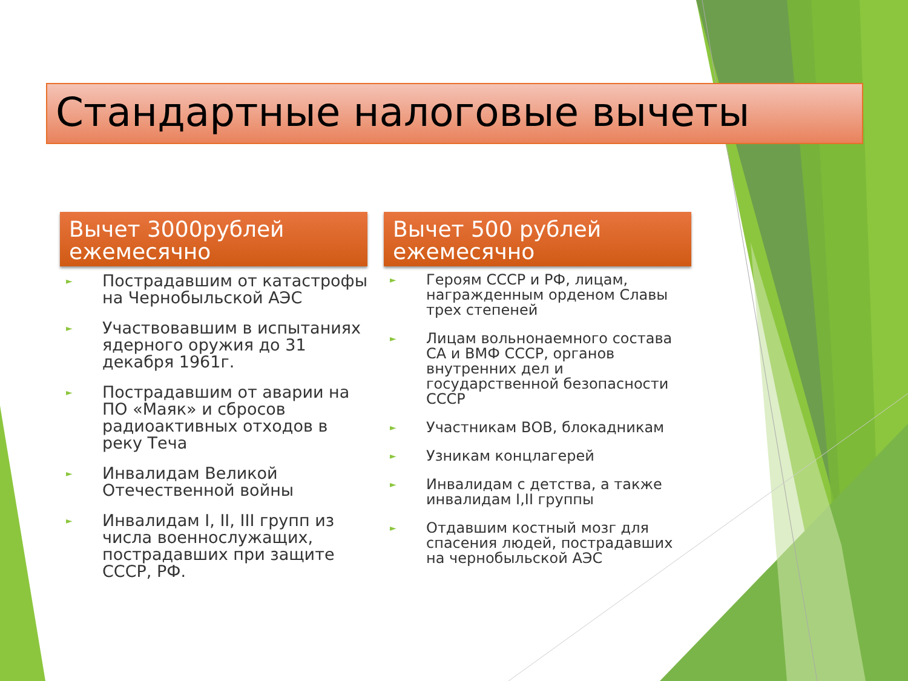Стандартные налоговые вычеты
Вычет 3000рублей ежемесячно
► Пострадавшим от катастрофы на Чернобыльской АЭС
► Участвовавшим в испытаниях ядерного оружия до 31 декабря 1961г.
► Пострадавшим от аварии на ПО «Маяк» и сбросов радиоактивных отходов в реку Теча
► Инвалидам Великой Отечественной войны
► Инвалидам I, II, III групп из числа военнослужащих, пострадавших при защите СССР, РФ.
Вычет 500 рублей ежемесячно
► Героям СССР и РФ, лицам, награжденным орденом Славы трех степеней
► Лицам вольнонаемного состава СА и ВМФ СССР, органов внутренних дел и государственной безопасности СССР
► Участникам ВОВ, блокадникам
► Узникам концлагерей
► Инвалидам с детства, а также инвалидам I,II группы
► Отдавшим костный мозг для спасения людей, пострадавших на чернобыльской АЭС